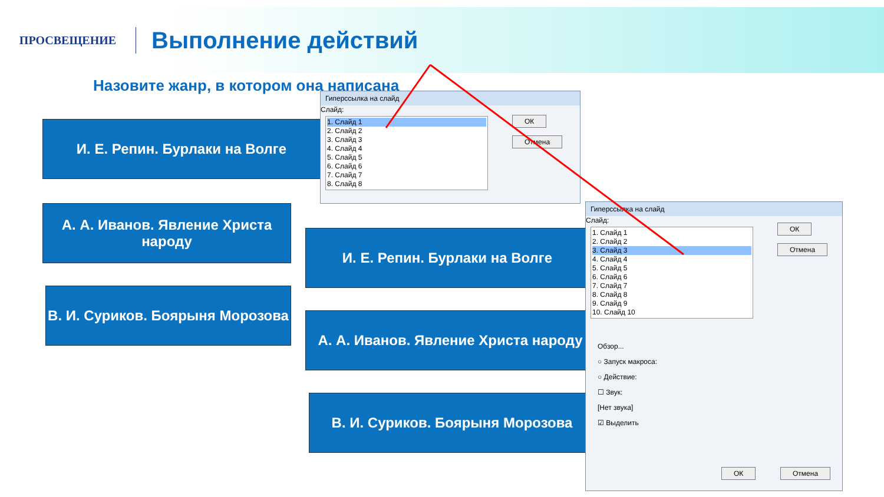ПРОСВЕЩЕНИЕ
Выполнение действий
Назовите жанр, в котором она написана
И. Е. Репин. Бурлаки на Волге
А. А. Иванов. Явление Христа народу
В. И. Суриков. Боярыня Морозова
Гиперссылка на слайд
Слайд:
1. Слайд 1
2. Слайд 2
3. Слайд 3
4. Слайд 4
5. Слайд 5
6. Слайд 6
7. Слайд 7
8. Слайд 8
ОК
Отмена
И. Е. Репин. Бурлаки на Волге
А. А. Иванов. Явление Христа народу
В. И. Суриков. Боярыня Морозова
Гиперссылка на слайд
Слайд:
1. Слайд 1
2. Слайд 2
3. Слайд 3
4. Слайд 4
5. Слайд 5
6. Слайд 6
7. Слайд 7
8. Слайд 8
9. Слайд 9
10. Слайд 10
ОК
Отмена
Обзор...
○ Запуск макроса:
○ Действие:
☐ Звук:
[Нет звука]
☑ Выделить
ОК Отмена